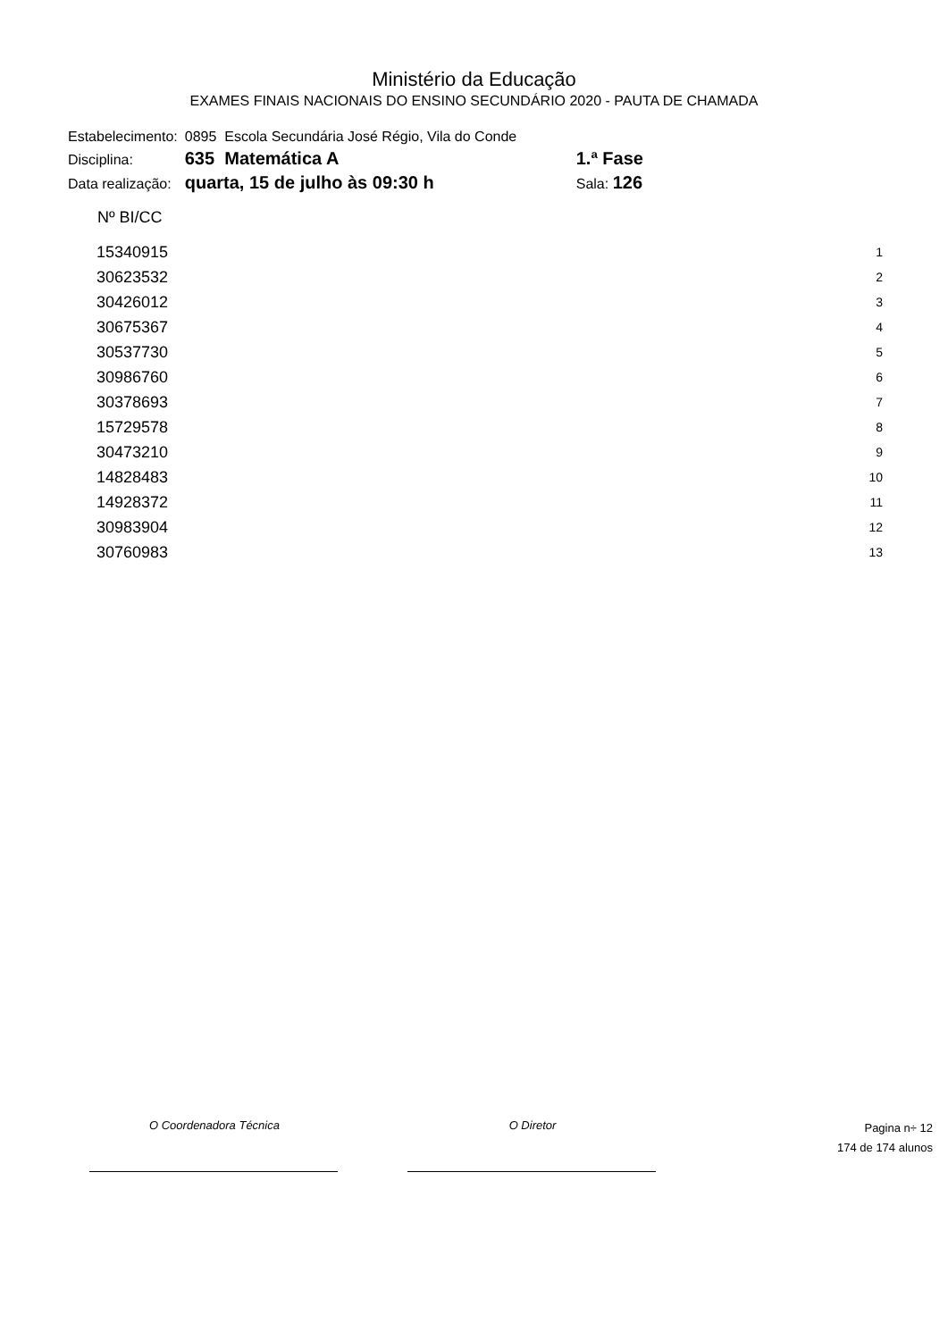Ministério da Educação
EXAMES FINAIS NACIONAIS DO ENSINO SECUNDÁRIO 2020 - PAUTA DE CHAMADA
| Estabelecimento: | 0895 Escola Secundária José Régio, Vila do Conde | |
| Disciplina: | 635 Matemática A | 1.ª Fase |
| Data realização: | quarta, 15 de julho às 09:30 h | Sala: 126 |
| Nº BI/CC | |
| --- | --- |
| 15340915 | 1 |
| 30623532 | 2 |
| 30426012 | 3 |
| 30675367 | 4 |
| 30537730 | 5 |
| 30986760 | 6 |
| 30378693 | 7 |
| 15729578 | 8 |
| 30473210 | 9 |
| 14828483 | 10 |
| 14928372 | 11 |
| 30983904 | 12 |
| 30760983 | 13 |
O Coordenadora Técnica O Diretor
Pagina n÷ 12
174 de 174 alunos